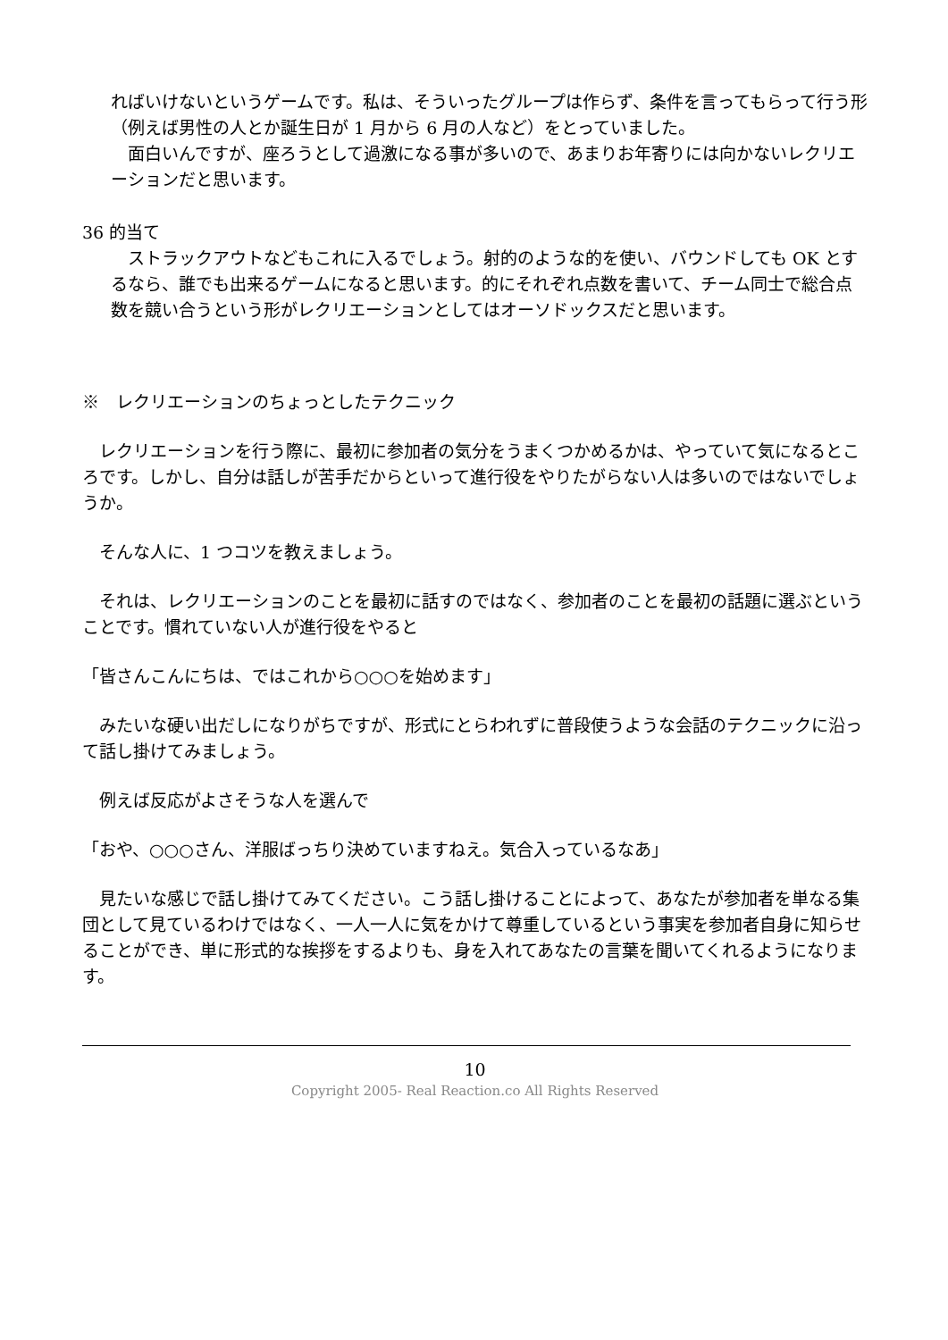ればいけないというゲームです。私は、そういったグループは作らず、条件を言ってもらって行う形（例えば男性の人とか誕生日が 1 月から 6 月の人など）をとっていました。
　面白いんですが、座ろうとして過激になる事が多いので、あまりお年寄りには向かないレクリエーションだと思います。
36 的当て
　ストラックアウトなどもこれに入るでしょう。射的のような的を使い、バウンドしても OK とするなら、誰でも出来るゲームになると思います。的にそれぞれ点数を書いて、チーム同士で総合点数を競い合うという形がレクリエーションとしてはオーソドックスだと思います。
※　レクリエーションのちょっとしたテクニック
　レクリエーションを行う際に、最初に参加者の気分をうまくつかめるかは、やっていて気になるところです。しかし、自分は話しが苦手だからといって進行役をやりたがらない人は多いのではないでしょうか。
　そんな人に、1 つコツを教えましょう。
　それは、レクリエーションのことを最初に話すのではなく、参加者のことを最初の話題に選ぶということです。慣れていない人が進行役をやると
「皆さんこんにちは、ではこれから○○○を始めます」
　みたいな硬い出だしになりがちですが、形式にとらわれずに普段使うような会話のテクニックに沿って話し掛けてみましょう。
　例えば反応がよさそうな人を選んで
「おや、○○○さん、洋服ばっちり決めていますねえ。気合入っているなあ」
　見たいな感じで話し掛けてみてください。こう話し掛けることによって、あなたが参加者を単なる集団として見ているわけではなく、一人一人に気をかけて尊重しているという事実を参加者自身に知らせることができ、単に形式的な挨拶をするよりも、身を入れてあなたの言葉を聞いてくれるようになります。
10
Copyright 2005- Real Reaction.co All Rights Reserved